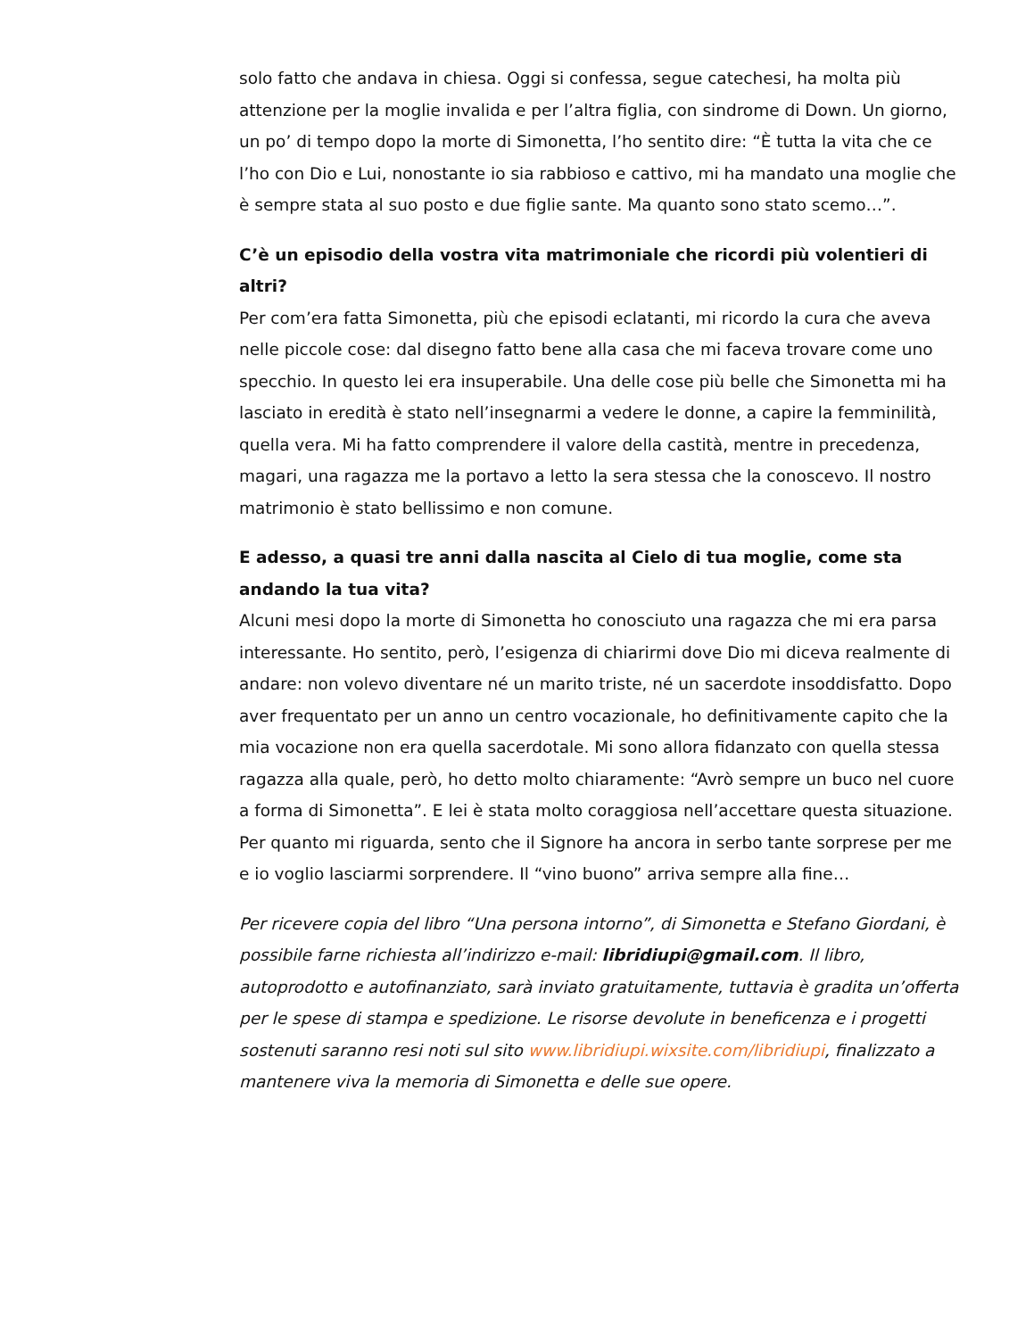solo fatto che andava in chiesa. Oggi si confessa, segue catechesi, ha molta più attenzione per la moglie invalida e per l’altra figlia, con sindrome di Down. Un giorno, un po’ di tempo dopo la morte di Simonetta, l’ho sentito dire: “È tutta la vita che ce l’ho con Dio e Lui, nonostante io sia rabbioso e cattivo, mi ha mandato una moglie che è sempre stata al suo posto e due figlie sante. Ma quanto sono stato scemo…”.
C’è un episodio della vostra vita matrimoniale che ricordi più volentieri di altri?
Per com’era fatta Simonetta, più che episodi eclatanti, mi ricordo la cura che aveva nelle piccole cose: dal disegno fatto bene alla casa che mi faceva trovare come uno specchio. In questo lei era insuperabile. Una delle cose più belle che Simonetta mi ha lasciato in eredità è stato nell’insegnarmi a vedere le donne, a capire la femminilità, quella vera. Mi ha fatto comprendere il valore della castità, mentre in precedenza, magari, una ragazza me la portavo a letto la sera stessa che la conoscevo. Il nostro matrimonio è stato bellissimo e non comune.
E adesso, a quasi tre anni dalla nascita al Cielo di tua moglie, come sta andando la tua vita?
Alcuni mesi dopo la morte di Simonetta ho conosciuto una ragazza che mi era parsa interessante. Ho sentito, però, l’esigenza di chiarirmi dove Dio mi diceva realmente di andare: non volevo diventare né un marito triste, né un sacerdote insoddisfatto. Dopo aver frequentato per un anno un centro vocazionale, ho definitivamente capito che la mia vocazione non era quella sacerdotale. Mi sono allora fidanzato con quella stessa ragazza alla quale, però, ho detto molto chiaramente: “Avrò sempre un buco nel cuore a forma di Simonetta”. E lei è stata molto coraggiosa nell’accettare questa situazione. Per quanto mi riguarda, sento che il Signore ha ancora in serbo tante sorprese per me e io voglio lasciarmi sorprendere. Il “vino buono” arriva sempre alla fine…
Per ricevere copia del libro “Una persona intorno”, di Simonetta e Stefano Giordani, è possibile farne richiesta all’indirizzo e-mail: libridiupi@gmail.com. Il libro, autoprodotto e autofinanziato, sarà inviato gratuitamente, tuttavia è gradita un’offerta per le spese di stampa e spedizione. Le risorse devolute in beneficenza e i progetti sostenuti saranno resi noti sul sito www.libridiupi.wixsite.com/libridiupi, finalizzato a mantenere viva la memoria di Simonetta e delle sue opere.